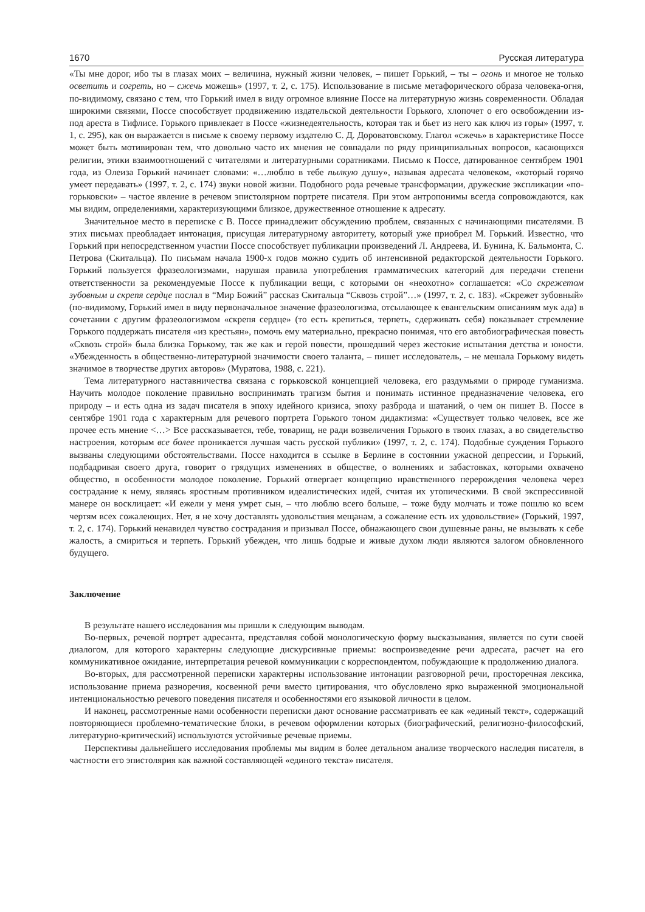1670 Русская литература
«Ты мне дорог, ибо ты в глазах моих – величина, нужный жизни человек, – пишет Горький, – ты – огонь и многое не только осветить и согреть, но – сжечь можешь» (1997, т. 2, с. 175). Использование в письме метафорического образа человека-огня, по-видимому, связано с тем, что Горький имел в виду огромное влияние Поссе на литературную жизнь современности. Обладая широкими связями, Поссе способствует продвижению издательской деятельности Горького, хлопочет о его освобождении из-под ареста в Тифлисе. Горького привлекает в Поссе «жизнедеятельность, которая так и бьет из него как ключ из горы» (1997, т. 1, с. 295), как он выражается в письме к своему первому издателю С. Д. Дороватовскому. Глагол «сжечь» в характеристике Поссе может быть мотивирован тем, что довольно часто их мнения не совпадали по ряду принципиальных вопросов, касающихся религии, этики взаимоотношений с читателями и литературными соратниками. Письмо к Поссе, датированное сентябрем 1901 года, из Олеиза Горький начинает словами: «…люблю в тебе пылкую душу», называя адресата человеком, «который горячо умеет передавать» (1997, т. 2, с. 174) звуки новой жизни. Подобного рода речевые трансформации, дружеские экспликации «по-горьковски» – частое явление в речевом эпистолярном портрете писателя. При этом антропонимы всегда сопровождаются, как мы видим, определениями, характеризующими близкое, дружественное отношение к адресату.
Значительное место в переписке с В. Поссе принадлежит обсуждению проблем, связанных с начинающими писателями. В этих письмах преобладает интонация, присущая литературному авторитету, который уже приобрел М. Горький. Известно, что Горький при непосредственном участии Поссе способствует публикации произведений Л. Андреева, И. Бунина, К. Бальмонта, С. Петрова (Скитальца). По письмам начала 1900-х годов можно судить об интенсивной редакторской деятельности Горького. Горький пользуется фразеологизмами, нарушая правила употребления грамматических категорий для передачи степени ответственности за рекомендуемые Поссе к публикации вещи, с которыми он «неохотно» соглашается: «Со скрежетом зубовным и скрепя сердце послал в “Мир Божий” рассказ Скитальца “Сквозь строй”…» (1997, т. 2, с. 183). «Скрежет зубовный» (по-видимому, Горький имел в виду первоначальное значение фразеологизма, отсылающее к евангельским описаниям мук ада) в сочетании с другим фразеологизмом «скрепя сердце» (то есть крепиться, терпеть, сдерживать себя) показывает стремление Горького поддержать писателя «из крестьян», помочь ему материально, прекрасно понимая, что его автобиографическая повесть «Сквозь строй» была близка Горькому, так же как и герой повести, прошедший через жестокие испытания детства и юности. «Убежденность в общественно-литературной значимости своего таланта, – пишет исследователь, – не мешала Горькому видеть значимое в творчестве других авторов» (Муратова, 1988, с. 221).
Тема литературного наставничества связана с горьковской концепцией человека, его раздумьями о природе гуманизма. Научить молодое поколение правильно воспринимать трагизм бытия и понимать истинное предназначение человека, его природу – и есть одна из задач писателя в эпоху идейного кризиса, эпоху разброда и шатаний, о чем он пишет В. Поссе в сентябре 1901 года с характерным для речевого портрета Горького тоном дидактизма: «Существует только человек, все же прочее есть мнение <…> Все рассказывается, тебе, товарищ, не ради возвеличения Горького в твоих глазах, а во свидетельство настроения, которым все более проникается лучшая часть русской публики» (1997, т. 2, с. 174). Подобные суждения Горького вызваны следующими обстоятельствами. Поссе находится в ссылке в Берлине в состоянии ужасной депрессии, и Горький, подбадривая своего друга, говорит о грядущих изменениях в обществе, о волнениях и забастовках, которыми охвачено общество, в особенности молодое поколение. Горький отвергает концепцию нравственного перерождения человека через сострадание к нему, являясь яростным противником идеалистических идей, считая их утопическими. В свой экспрессивной манере он восклицает: «И ежели у меня умрет сын, – что люблю всего больше, – тоже буду молчать и тоже пошлю ко всем чертям всех сожалеющих. Нет, я не хочу доставлять удовольствия мещанам, а сожаление есть их удовольствие» (Горький, 1997, т. 2, с. 174). Горький ненавидел чувство сострадания и призывал Поссе, обнажающего свои душевные раны, не вызывать к себе жалость, а смириться и терпеть. Горький убежден, что лишь бодрые и живые духом люди являются залогом обновленного будущего.
Заключение
В результате нашего исследования мы пришли к следующим выводам.
Во-первых, речевой портрет адресанта, представляя собой монологическую форму высказывания, является по сути своей диалогом, для которого характерны следующие дискурсивные приемы: воспроизведение речи адресата, расчет на его коммуникативное ожидание, интерпретация речевой коммуникации с корреспондентом, побуждающие к продолжению диалога.
Во-вторых, для рассмотренной переписки характерны использование интонации разговорной речи, просторечная лексика, использование приема разноречия, косвенной речи вместо цитирования, что обусловлено ярко выраженной эмоциональной интенциональностью речевого поведения писателя и особенностями его языковой личности в целом.
И наконец, рассмотренные нами особенности переписки дают основание рассматривать ее как «единый текст», содержащий повторяющиеся проблемно-тематические блоки, в речевом оформлении которых (биографический, религиозно-философский, литературно-критический) используются устойчивые речевые приемы.
Перспективы дальнейшего исследования проблемы мы видим в более детальном анализе творческого наследия писателя, в частности его эпистолярия как важной составляющей «единого текста» писателя.